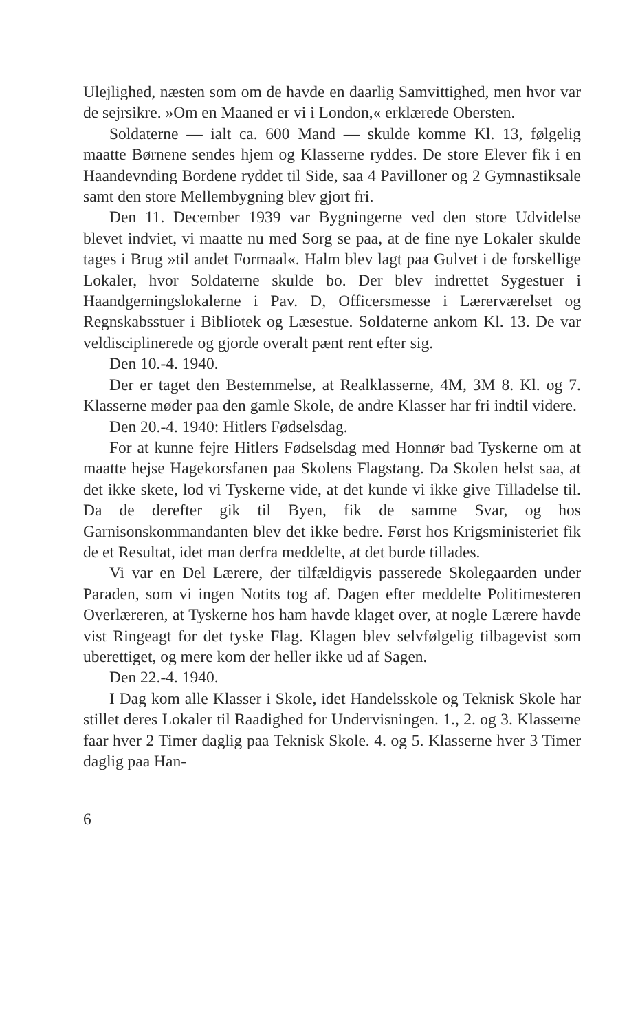Ulejlighed, næsten som om de havde en daarlig Samvittighed, men hvor var de sejrsikre. »Om en Maaned er vi i London,« erklærede Obersten.
Soldaterne — ialt ca. 600 Mand — skulde komme Kl. 13, følgelig maatte Børnene sendes hjem og Klasserne ryddes. De store Elever fik i en Haandevnding Bordene ryddet til Side, saa 4 Pavilloner og 2 Gymnastiksale samt den store Mellembygning blev gjort fri.
Den 11. December 1939 var Bygningerne ved den store Udvidelse blevet indviet, vi maatte nu med Sorg se paa, at de fine nye Lokaler skulde tages i Brug »til andet Formaal«. Halm blev lagt paa Gulvet i de forskellige Lokaler, hvor Soldaterne skulde bo. Der blev indrettet Sygestuer i Haandgerningslokalerne i Pav. D, Officersmesse i Lærerværelset og Regnskabsstuer i Bibliotek og Læsestue. Soldaterne ankom Kl. 13. De var veldisciplinerede og gjorde overalt pænt rent efter sig.
Den 10.-4. 1940.
Der er taget den Bestemmelse, at Realklasserne, 4M, 3M 8. Kl. og 7. Klasserne møder paa den gamle Skole, de andre Klasser har fri indtil videre.
Den 20.-4. 1940: Hitlers Fødselsdag.
For at kunne fejre Hitlers Fødselsdag med Honnør bad Tyskerne om at maatte hejse Hagekorsfanen paa Skolens Flagstang. Da Skolen helst saa, at det ikke skete, lod vi Tyskerne vide, at det kunde vi ikke give Tilladelse til. Da de derefter gik til Byen, fik de samme Svar, og hos Garnisonskommandanten blev det ikke bedre. Først hos Krigsministeriet fik de et Resultat, idet man derfra meddelte, at det burde tillades.
Vi var en Del Lærere, der tilfældigvis passerede Skolegaarden under Paraden, som vi ingen Notits tog af. Dagen efter meddelte Politimesteren Overlæreren, at Tyskerne hos ham havde klaget over, at nogle Lærere havde vist Ringeagt for det tyske Flag. Klagen blev selvfølgelig tilbagevist som uberettiget, og mere kom der heller ikke ud af Sagen.
Den 22.-4. 1940.
I Dag kom alle Klasser i Skole, idet Handelsskole og Teknisk Skole har stillet deres Lokaler til Raadighed for Undervisningen. 1., 2. og 3. Klasserne faar hver 2 Timer daglig paa Teknisk Skole. 4. og 5. Klasserne hver 3 Timer daglig paa Han-
6